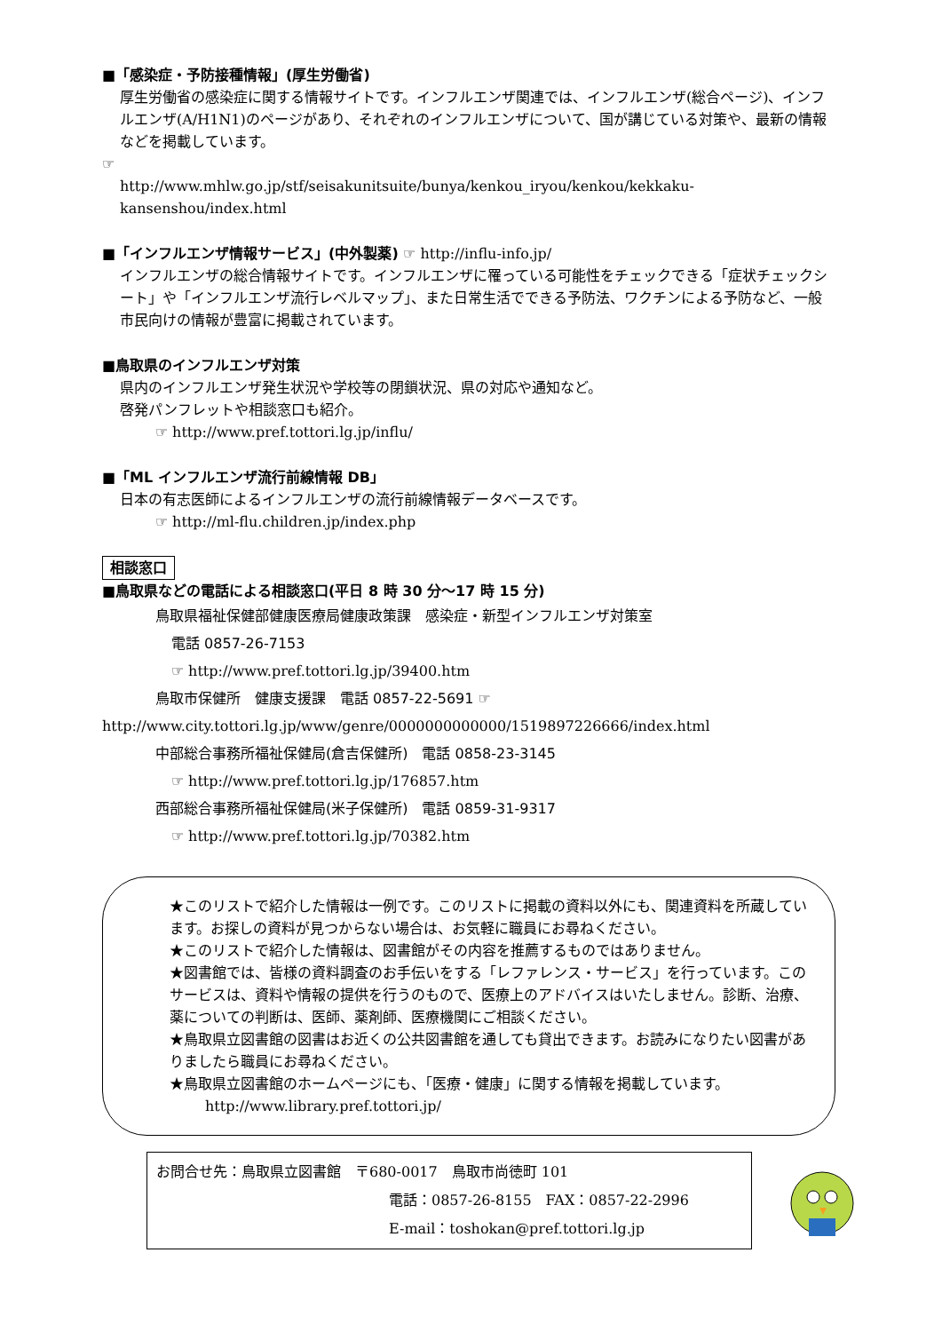■「感染症・予防接種情報」(厚生労働省)
厚生労働省の感染症に関する情報サイトです。インフルエンザ関連では、インフルエンザ(総合ページ)、インフルエンザ(A/H1N1)のページがあり、それぞれのインフルエンザについて、国が講じている対策や、最新の情報などを掲載しています。
☞
http://www.mhlw.go.jp/stf/seisakunitsuite/bunya/kenkou_iryou/kenkou/kekkaku-kansenshou/index.html
■「インフルエンザ情報サービス」(中外製薬) ☞ http://influ-info.jp/
インフルエンザの総合情報サイトです。インフルエンザに罹っている可能性をチェックできる「症状チェックシート」や「インフルエンザ流行レベルマップ」、また日常生活でできる予防法、ワクチンによる予防など、一般市民向けの情報が豊富に掲載されています。
■鳥取県のインフルエンザ対策
県内のインフルエンザ発生状況や学校等の閉鎖状況、県の対応や通知など。
啓発パンフレットや相談窓口も紹介。
☞ http://www.pref.tottori.lg.jp/influ/
■「ML インフルエンザ流行前線情報 DB」
日本の有志医師によるインフルエンザの流行前線情報データベースです。
☞ http://ml-flu.children.jp/index.php
相談窓口
■鳥取県などの電話による相談窓口(平日 8 時 30 分〜17 時 15 分)
鳥取県福祉保健部健康医療局健康政策課　感染症・新型インフルエンザ対策室
電話 0857-26-7153
☞ http://www.pref.tottori.lg.jp/39400.htm
鳥取市保健所　健康支援課　電話 0857-22-5691 ☞
http://www.city.tottori.lg.jp/www/genre/0000000000000/1519897226666/index.html
中部総合事務所福祉保健局(倉吉保健所)　電話 0858-23-3145
☞ http://www.pref.tottori.lg.jp/176857.htm
西部総合事務所福祉保健局(米子保健所)　電話 0859-31-9317
☞ http://www.pref.tottori.lg.jp/70382.htm
★このリストで紹介した情報は一例です。このリストに掲載の資料以外にも、関連資料を所蔵しています。お探しの資料が見つからない場合は、お気軽に職員にお尋ねください。
★このリストで紹介した情報は、図書館がその内容を推薦するものではありません。
★図書館では、皆様の資料調査のお手伝いをする「レファレンス・サービス」を行っています。このサービスは、資料や情報の提供を行うのもので、医療上のアドバイスはいたしません。診断、治療、薬についての判断は、医師、薬剤師、医療機関にご相談ください。
★鳥取県立図書館の図書はお近くの公共図書館を通しても貸出できます。お読みになりたい図書がありましたら職員にお尋ねください。
★鳥取県立図書館のホームページにも、「医療・健康」に関する情報を掲載しています。
http://www.library.pref.tottori.jp/
お問合せ先：鳥取県立図書館　〒680-0017　鳥取市尚徳町 101
電話：0857-26-8155　FAX：0857-22-2996
E-mail：toshokan@pref.tottori.lg.jp